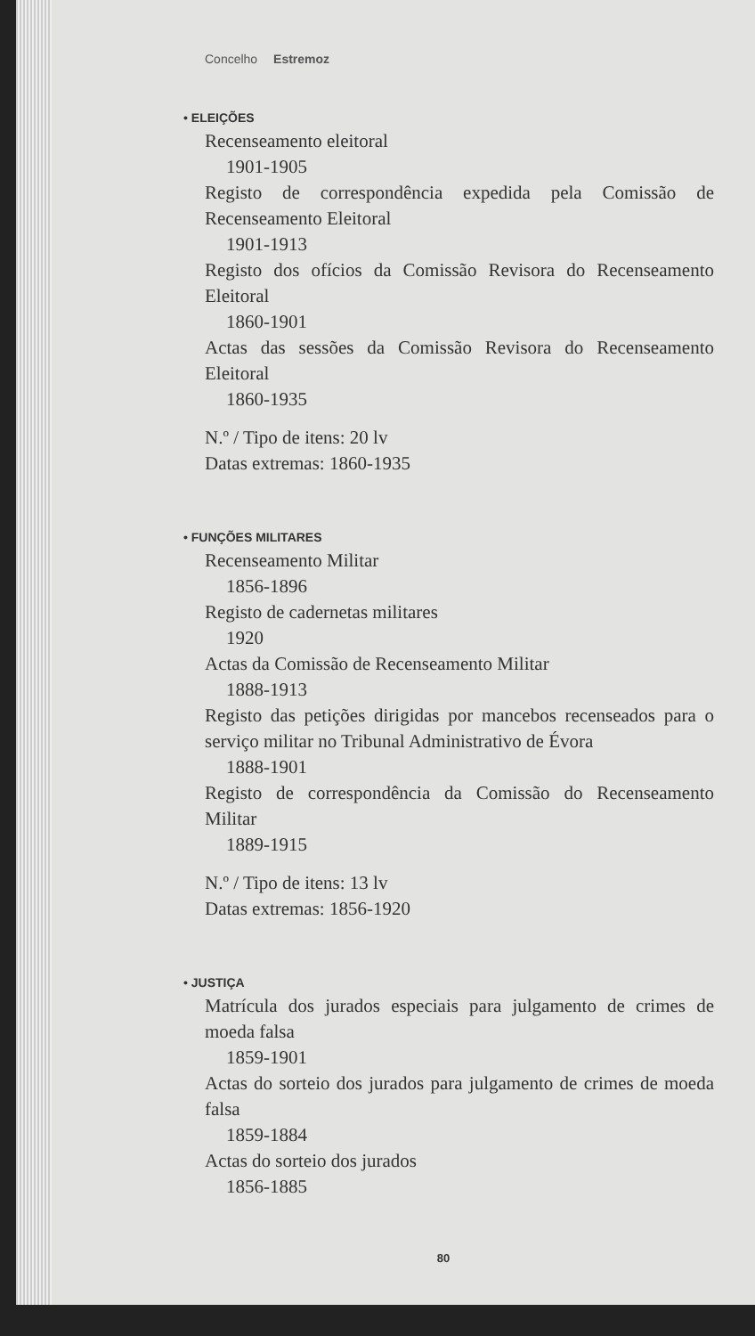Concelho Estremoz
• ELEIÇÕES
Recenseamento eleitoral
1901-1905
Registo de correspondência expedida pela Comissão de Recenseamento Eleitoral
1901-1913
Registo dos ofícios da Comissão Revisora do Recenseamento Eleitoral
1860-1901
Actas das sessões da Comissão Revisora do Recenseamento Eleitoral
1860-1935
N.º / Tipo de itens: 20 lv
Datas extremas: 1860-1935
• FUNÇÕES MILITARES
Recenseamento Militar
1856-1896
Registo de cadernetas militares
1920
Actas da Comissão de Recenseamento Militar
1888-1913
Registo das petições dirigidas por mancebos recenseados para o serviço militar no Tribunal Administrativo de Évora
1888-1901
Registo de correspondência da Comissão do Recenseamento Militar
1889-1915
N.º / Tipo de itens: 13 lv
Datas extremas: 1856-1920
• JUSTIÇA
Matrícula dos jurados especiais para julgamento de crimes de moeda falsa
1859-1901
Actas do sorteio dos jurados para julgamento de crimes de moeda falsa
1859-1884
Actas do sorteio dos jurados
1856-1885
80